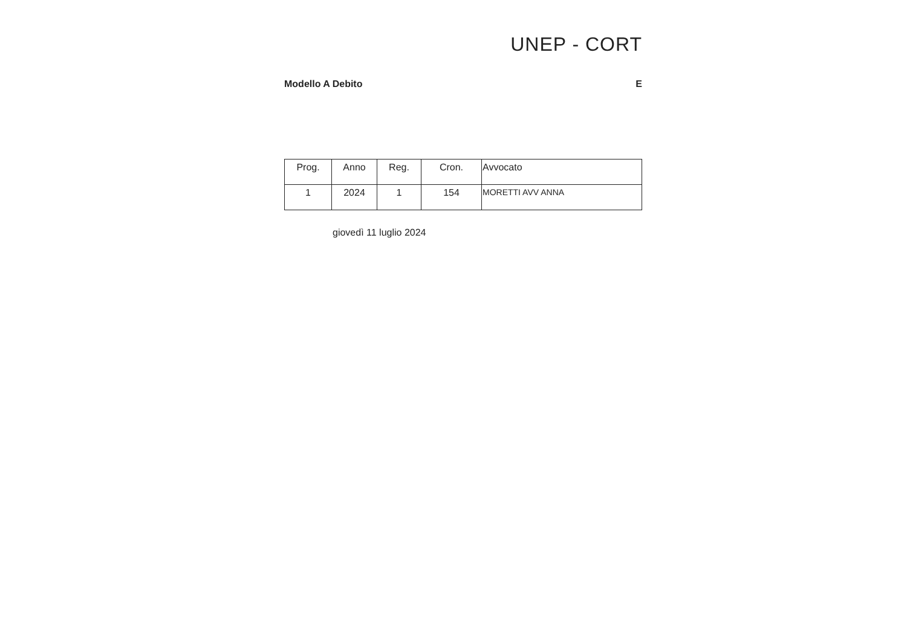UNEP - CORT
Modello A Debito E
| Prog. | Anno | Reg. | Cron. | Avvocato |
| --- | --- | --- | --- | --- |
| 1 | 2024 | 1 | 154 | MORETTI AVV ANNA |
giovedì 11 luglio 2024